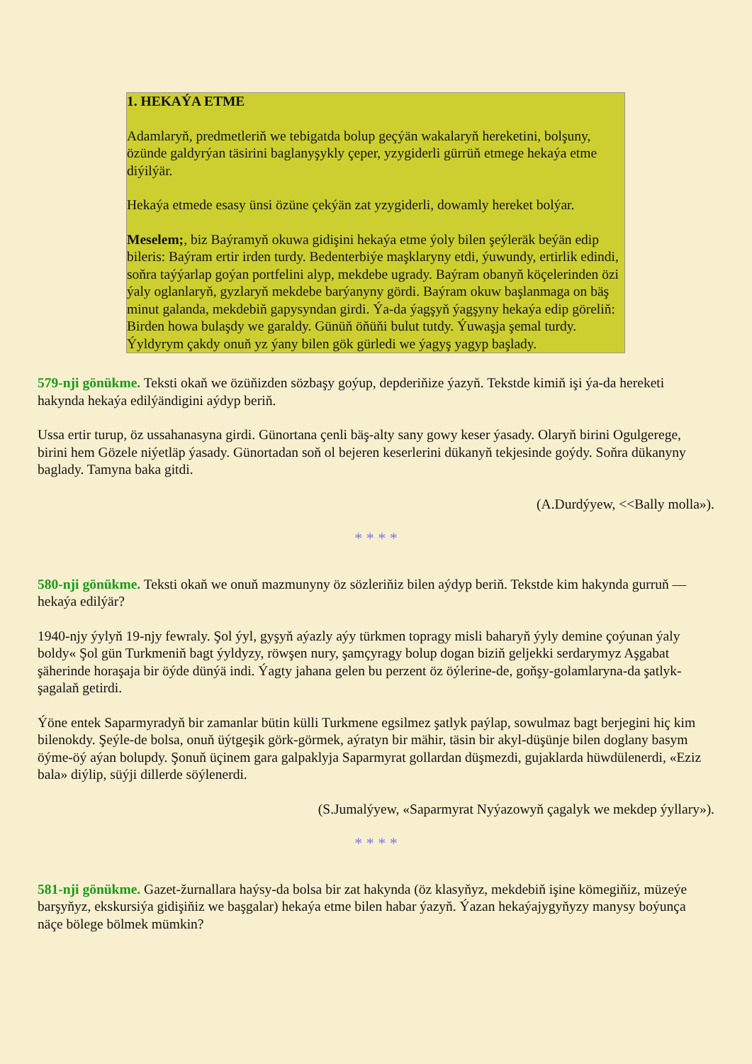1. HEKAÝA ETME
Adamlaryň, predmetleriň we tebigatda bolup geçýän wakalaryň hereketini, bolşuny, özünde galdyrýan täsirini baglanyşykly çeper, yzygiderli gürrüň etmege hekaýa etme diýilýär.
Hekaýa etmede esasy ünsi özüne çekýän zat yzygiderli, dowamly hereket bolýar.
Meselem;, biz Baýramyň okuwa gidişini hekaýa etme ýoly bilen şeýleräk beýän edip bileris: Baýram ertir irden turdy. Bedenterbiýe maşklaryny etdi, ýuwundy, ertirlik edindi, soňra taýýarlap goýan portfelini alyp, mekdebe ugrady. Baýram obanyň köçelerinden özi ýaly oglanlaryň, gyzlaryň mekdebe barýanyny gördi. Baýram okuw başlanmaga on bäş minut galanda, mekdebiň gapysyndan girdi. Ýa-da ýagşyň ýagşyny hekaýa edip göreliň: Birden howa bulaşdy we garaldy. Günüň öňüňi bulut tutdy. Ýuwaşja şemal turdy. Ýyldyrym çakdy onuň yz ýany bilen gök gürledi we ýagyş yagyp başlady.
579-nji gönükme. Teksti okaň we özüňizden sözbaşy goýup, depderiňize ýazyň. Tekstde kimiň işi ýa-da hereketi hakynda hekaýa edilýändigini aýdyp beriň.
Ussa ertir turup, öz ussahanasyna girdi. Günortana çenli bäş-alty sany gowy keser ýasady. Olaryň birini Ogulgerege, birini hem Gözele niýetläp ýasady. Günortadan soň ol bejeren keserlerini dükanyň tekjesinde goýdy. Soňra dükanyny baglady. Tamyna baka gitdi.
(A.Durdýyew, <<Bally molla»).
* * * *
580-nji gönükme. Teksti okaň we onuň mazmunyny öz sözleriňiz bilen aýdyp beriň. Tekstde kim hakynda gurruň — hekaýa edilýär?
1940-njy ýylyň 19-njy fewraly. Şol ýyl, gyşyň aýazly aýy türkmen topragy misli baharyň ýyly demine çoýunan ýaly boldy« Şol gün Turkmeniň bagt ýyldyzy, röwşen nury, şamçyragy bolup dogan biziň geljekki serdarymyz Aşgabat şäherinde horaşaja bir öýde dünýä indi. Ýagty jahana gelen bu perzent öz öýlerine-de, goňşy-golamlaryna-da şatlyk-şagalaň getirdi.
Ýöne entek Saparmyradyň bir zamanlar bütin külli Turkmene egsilmez şatlyk paýlap, sowulmaz bagt berjegini hiç kim bilenokdy. Şeýle-de bolsa, onuň üýtgeşik görk-görmek, aýratyn bir mähir, täsin bir akyl-düşünje bilen doglany basym öýme-öý aýan bolupdy. Şonuň üçinem gara galpaklyja Saparmyrat gollardan düşmezdi, gujaklarda hüwdülenerdi, «Eziz bala» diýlip, süýji dillerde söýlenerdi.
(S.Jumalýyew, «Saparmyrat Nyýazowyň çagalyk we mekdep ýyllary»).
* * * *
581-nji gönükme. Gazet-žurnallara haýsy-da bolsa bir zat hakynda (öz klasyňyz, mekdebiň işine kömegiňiz, müzeýe barşyňyz, ekskursiýa gidişiňiz we başgalar) hekaýa etme bilen habar ýazyň. Ýazan hekaýajygyňyzy manysy boýunça näçe bölege bölmek mümkin?